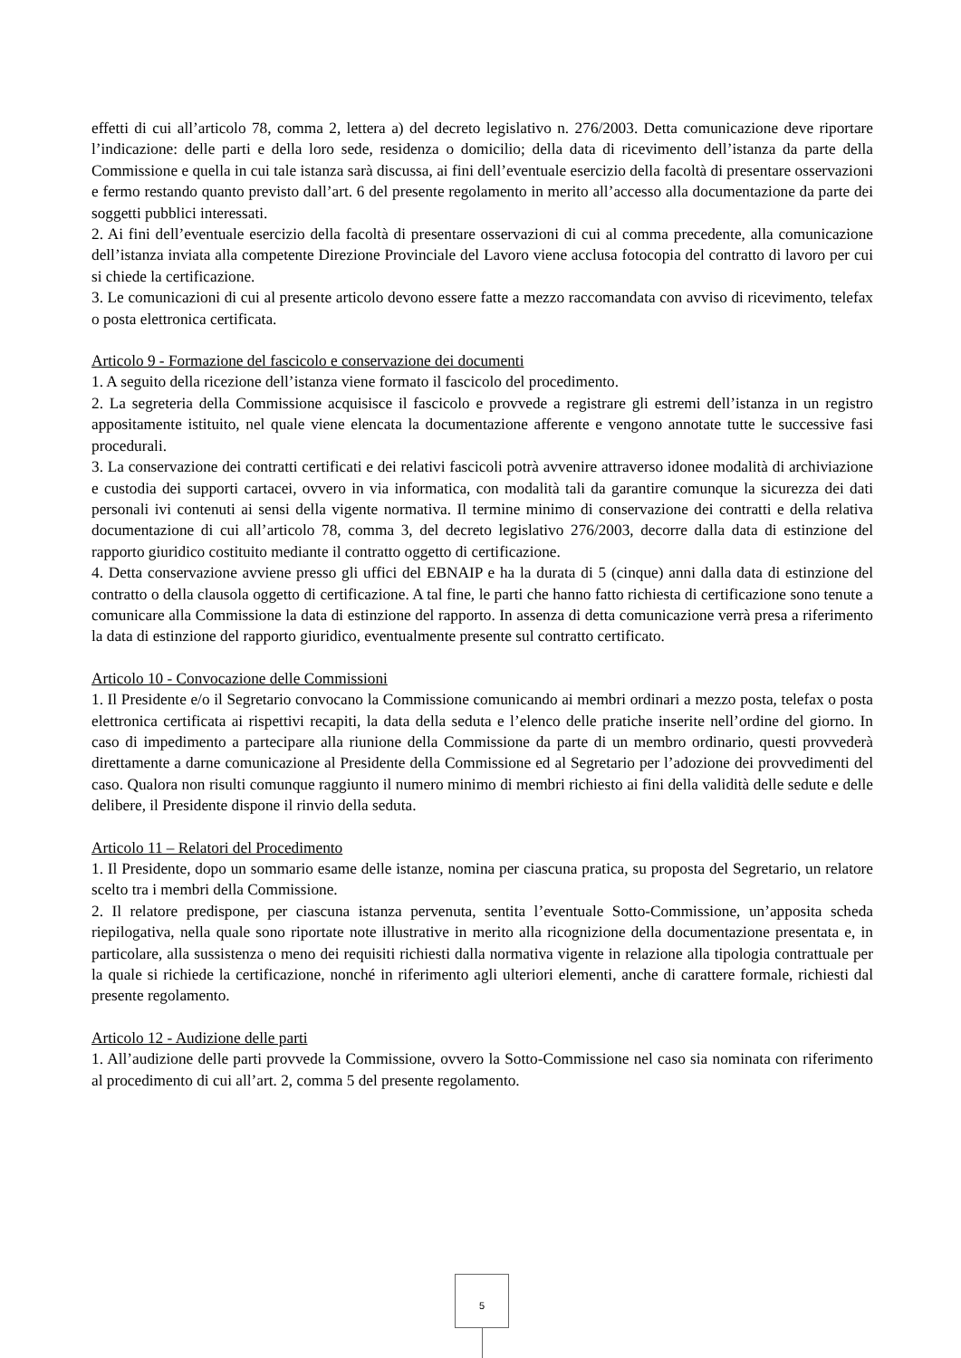effetti di cui all’articolo 78, comma 2, lettera a) del decreto legislativo n. 276/2003. Detta comunicazione deve riportare l’indicazione: delle parti e della loro sede, residenza o domicilio; della data di ricevimento dell’istanza da parte della Commissione e quella in cui tale istanza sarà discussa, ai fini dell’eventuale esercizio della facoltà di presentare osservazioni e fermo restando quanto previsto dall’art. 6 del presente regolamento in merito all’accesso alla documentazione da parte dei soggetti pubblici interessati.
2. Ai fini dell’eventuale esercizio della facoltà di presentare osservazioni di cui al comma precedente, alla comunicazione dell’istanza inviata alla competente Direzione Provinciale del Lavoro viene acclusa fotocopia del contratto di lavoro per cui si chiede la certificazione.
3. Le comunicazioni di cui al presente articolo devono essere fatte a mezzo raccomandata con avviso di ricevimento, telefax o posta elettronica certificata.
Articolo 9 - Formazione del fascicolo e conservazione dei documenti
1. A seguito della ricezione dell’istanza viene formato il fascicolo del procedimento.
2. La segreteria della Commissione acquisisce il fascicolo e provvede a registrare gli estremi dell’istanza in un registro appositamente istituito, nel quale viene elencata la documentazione afferente e vengono annotate tutte le successive fasi procedurali.
3. La conservazione dei contratti certificati e dei relativi fascicoli potrà avvenire attraverso idonee modalità di archiviazione e custodia dei supporti cartacei, ovvero in via informatica, con modalità tali da garantire comunque la sicurezza dei dati personali ivi contenuti ai sensi della vigente normativa. Il termine minimo di conservazione dei contratti e della relativa documentazione di cui all’articolo 78, comma 3, del decreto legislativo 276/2003, decorre dalla data di estinzione del rapporto giuridico costituito mediante il contratto oggetto di certificazione.
4. Detta conservazione avviene presso gli uffici del EBNAIP e ha la durata di 5 (cinque) anni dalla data di estinzione del contratto o della clausola oggetto di certificazione. A tal fine, le parti che hanno fatto richiesta di certificazione sono tenute a comunicare alla Commissione la data di estinzione del rapporto. In assenza di detta comunicazione verrà presa a riferimento la data di estinzione del rapporto giuridico, eventualmente presente sul contratto certificato.
Articolo 10 - Convocazione delle Commissioni
1. Il Presidente e/o il Segretario convocano la Commissione comunicando ai membri ordinari a mezzo posta, telefax o posta elettronica certificata ai rispettivi recapiti, la data della seduta e l’elenco delle pratiche inserite nell’ordine del giorno. In caso di impedimento a partecipare alla riunione della Commissione da parte di un membro ordinario, questi provvederà direttamente a darne comunicazione al Presidente della Commissione ed al Segretario per l’adozione dei provvedimenti del caso. Qualora non risulti comunque raggiunto il numero minimo di membri richiesto ai fini della validità delle sedute e delle delibere, il Presidente dispone il rinvio della seduta.
Articolo 11 – Relatori del Procedimento
1. Il Presidente, dopo un sommario esame delle istanze, nomina per ciascuna pratica, su proposta del Segretario, un relatore scelto tra i membri della Commissione.
2. Il relatore predispone, per ciascuna istanza pervenuta, sentita l’eventuale Sotto-Commissione, un’apposita scheda riepilogativa, nella quale sono riportate note illustrative in merito alla ricognizione della documentazione presentata e, in particolare, alla sussistenza o meno dei requisiti richiesti dalla normativa vigente in relazione alla tipologia contrattuale per la quale si richiede la certificazione, nonché in riferimento agli ulteriori elementi, anche di carattere formale, richiesti dal presente regolamento.
Articolo 12 - Audizione delle parti
1. All’audizione delle parti provvede la Commissione, ovvero la Sotto-Commissione nel caso sia nominata con riferimento al procedimento di cui all’art. 2, comma 5 del presente regolamento.
5